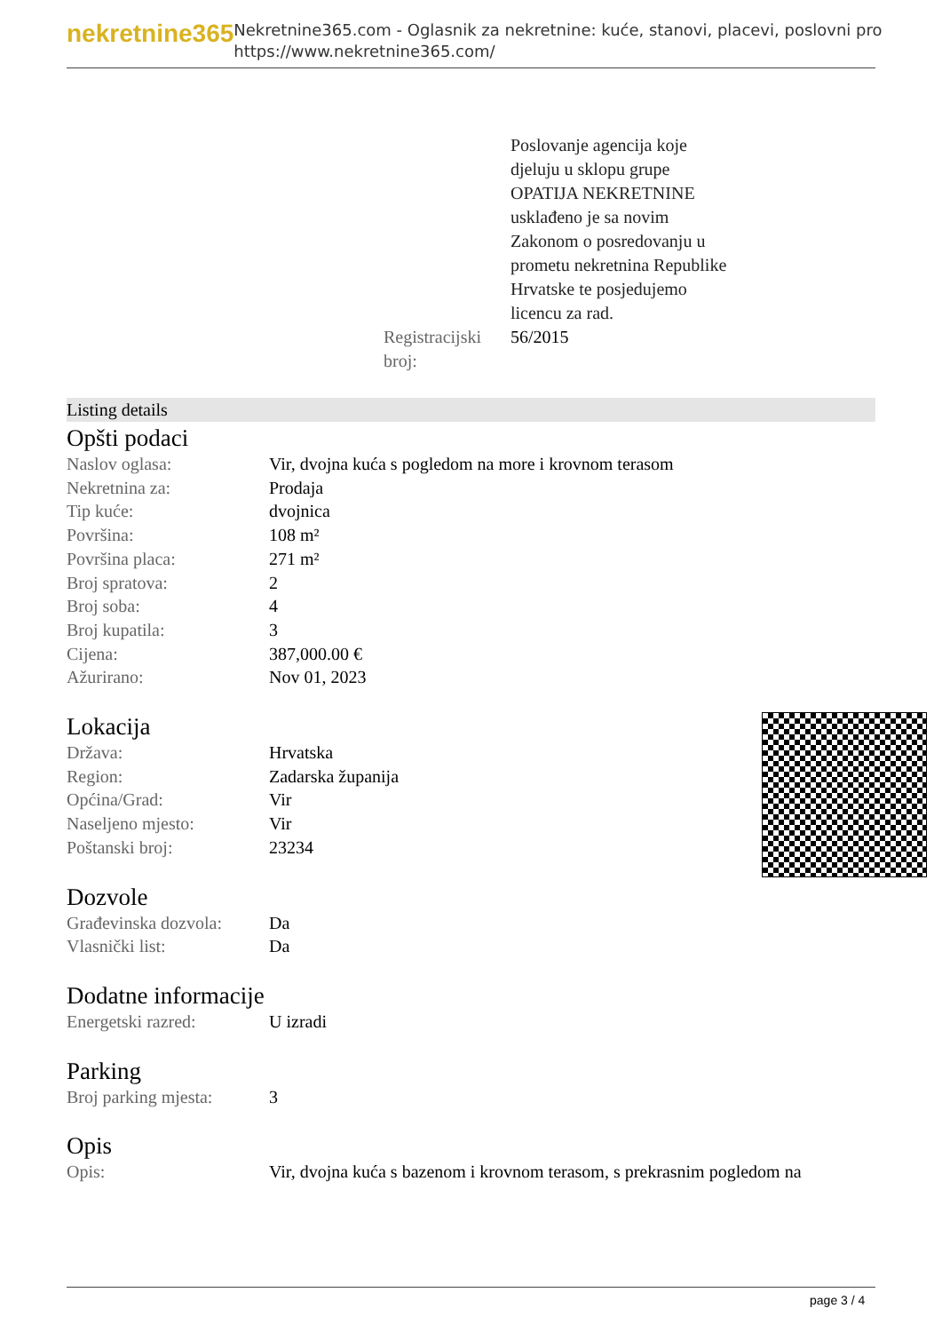nekretnine365
Nekretnine365.com - Oglasnik za nekretnine: kuće, stanovi, placevi, poslovni pro
https://www.nekretnine365.com/
Poslovanje agencija koje
djeluju u sklopu grupe
OPATIJA NEKRETNINE
usklađeno je sa novim
Zakonom o posredovanju u
prometu nekretnina Republike
Hrvatske te posjedujemo
licencu za rad.
Registracijski broj:
56/2015
Listing details
Opšti podaci
| Naslov oglasa: | Vir, dvojna kuća s pogledom na more i krovnom terasom |
| Nekretnina za: | Prodaja |
| Tip kuće: | dvojnica |
| Površina: | 108 m² |
| Površina placa: | 271 m² |
| Broj spratova: | 2 |
| Broj soba: | 4 |
| Broj kupatila: | 3 |
| Cijena: | 387,000.00 € |
| Ažurirano: | Nov 01, 2023 |
Lokacija
| Država: | Hrvatska |
| Region: | Zadarska županija |
| Općina/Grad: | Vir |
| Naseljeno mjesto: | Vir |
| Poštanski broj: | 23234 |
Dozvole
| Građevinska dozvola: | Da |
| Vlasnički list: | Da |
Dodatne informacije
| Energetski razred: | U izradi |
Parking
| Broj parking mjesta: | 3 |
Opis
| Opis: | Vir, dvojna kuća s bazenom i krovnom terasom, s prekrasnim pogledom na |
page 3 / 4